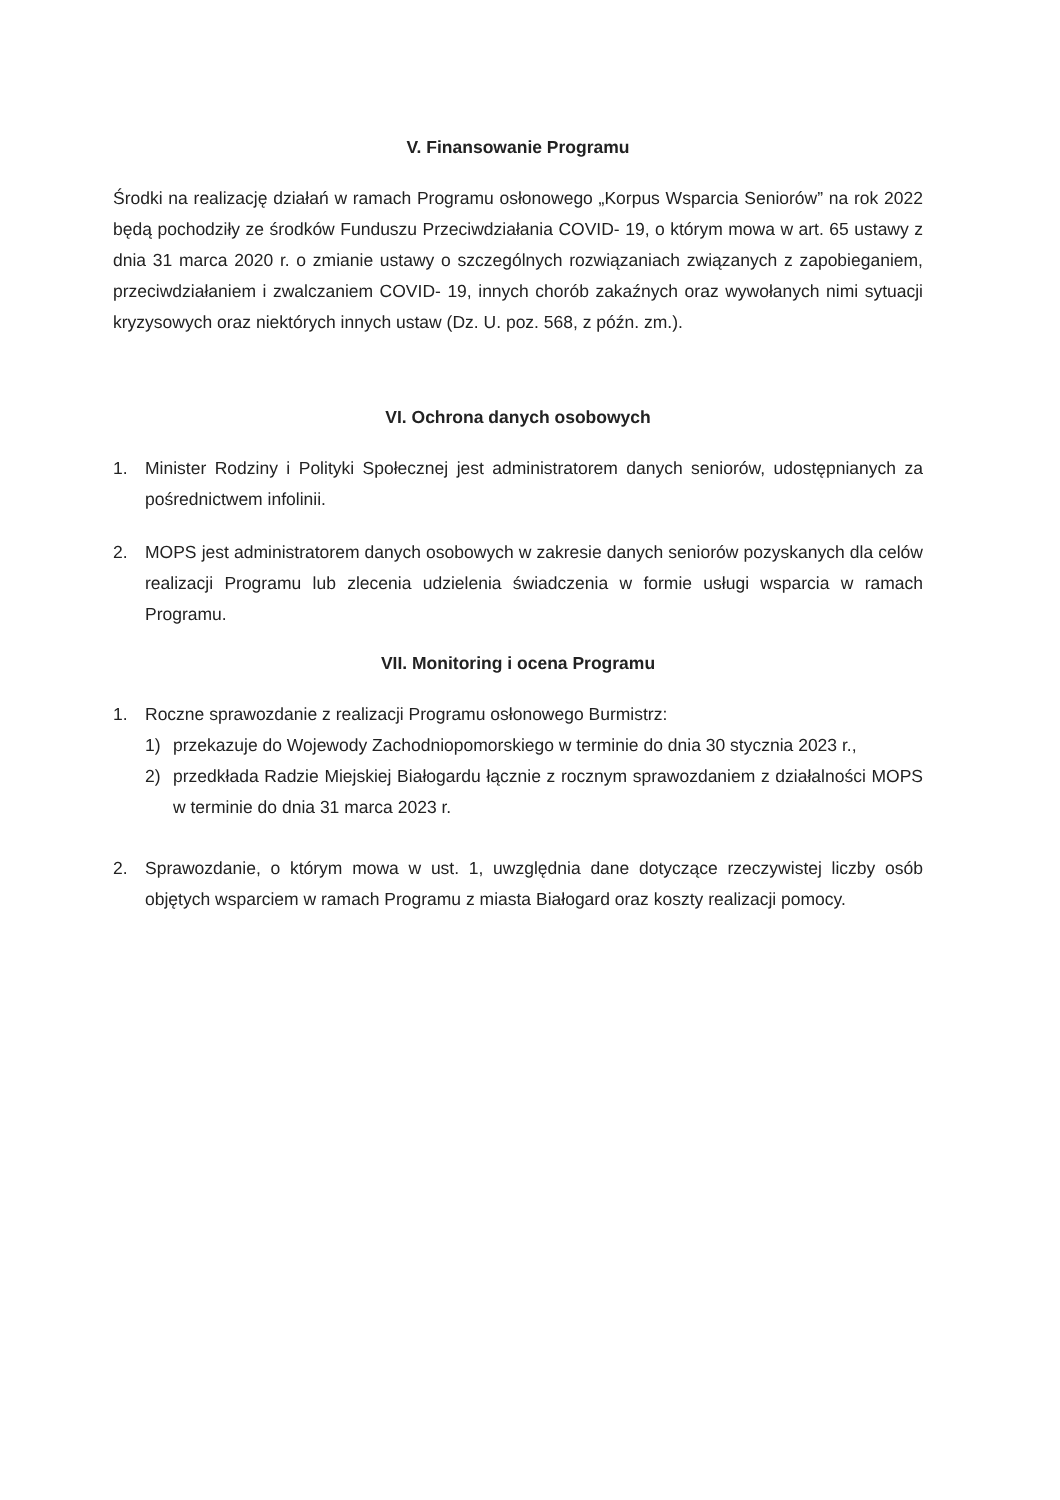V. Finansowanie Programu
Środki na realizację działań w ramach Programu osłonowego „Korpus Wsparcia Seniorów” na rok 2022 będą pochodziły ze środków Funduszu Przeciwdziałania COVID- 19, o którym mowa w art. 65 ustawy z dnia 31 marca 2020 r. o zmianie ustawy o szczególnych rozwiązaniach związanych z zapobieganiem, przeciwdziałaniem i zwalczaniem COVID- 19, innych chorób zakaźnych oraz wywołanych nimi sytuacji kryzysowych oraz niektórych innych ustaw (Dz. U. poz. 568, z późn. zm.).
VI. Ochrona danych osobowych
1. Minister Rodziny i Polityki Społecznej jest administratorem danych seniorów, udostępnianych za pośrednictwem infolinii.
2. MOPS jest administratorem danych osobowych w zakresie danych seniorów pozyskanych dla celów realizacji Programu lub zlecenia udzielenia świadczenia w formie usługi wsparcia w ramach Programu.
VII. Monitoring i ocena Programu
1. Roczne sprawozdanie z realizacji Programu osłonowego Burmistrz:
1) przekazuje do Wojewody Zachodniopomorskiego w terminie do dnia 30 stycznia 2023 r.,
2) przedkłada Radzie Miejskiej Białogardu łącznie z rocznym sprawozdaniem z działalności MOPS w terminie do dnia 31 marca 2023 r.
2. Sprawozdanie, o którym mowa w ust. 1, uwzględnia dane dotyczące rzeczywistej liczby osób objętych wsparciem w ramach Programu z miasta Białogard oraz koszty realizacji pomocy.